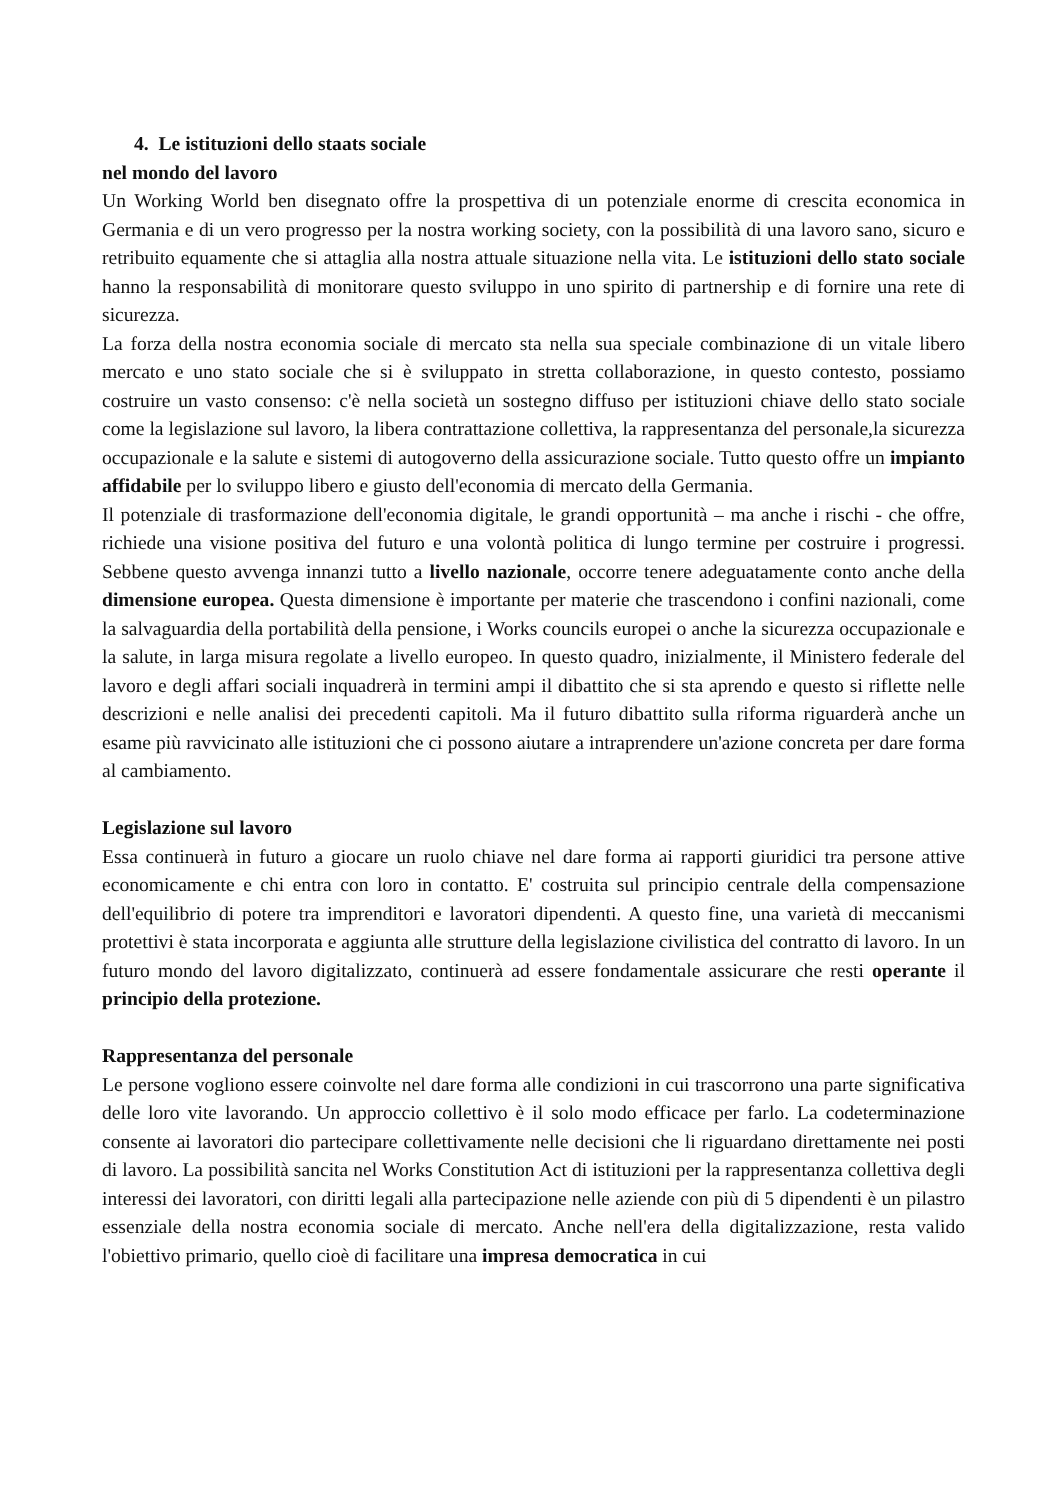4. Le istituzioni dello staats sociale
nel mondo del lavoro
Un Working World ben disegnato offre la prospettiva di un potenziale enorme di crescita economica in Germania e di un vero progresso per la nostra working society, con la possibilità di una lavoro sano, sicuro e retribuito equamente che si attaglia alla nostra attuale situazione nella vita. Le istituzioni dello stato sociale hanno la responsabilità di monitorare questo sviluppo in uno spirito di partnership e di fornire una rete di sicurezza.
La forza della nostra economia sociale di mercato sta nella sua speciale combinazione di un vitale libero mercato e uno stato sociale che si è sviluppato in stretta collaborazione, in questo contesto, possiamo costruire un vasto consenso: c'è nella società un sostegno diffuso per istituzioni chiave dello stato sociale come la legislazione sul lavoro, la libera contrattazione collettiva, la rappresentanza del personale,la sicurezza occupazionale e la salute e sistemi di autogoverno della assicurazione sociale. Tutto questo offre un impianto affidabile per lo sviluppo libero e giusto dell'economia di mercato della Germania.
Il potenziale di trasformazione dell'economia digitale, le grandi opportunità – ma anche i rischi - che offre, richiede una visione positiva del futuro e una volontà politica di lungo termine per costruire i progressi. Sebbene questo avvenga innanzi tutto a livello nazionale, occorre tenere adeguatamente conto anche della dimensione europea. Questa dimensione è importante per materie che trascendono i confini nazionali, come la salvaguardia della portabilità della pensione, i Works councils europei o anche la sicurezza occupazionale e la salute, in larga misura regolate a livello europeo. In questo quadro, inizialmente, il Ministero federale del lavoro e degli affari sociali inquadrerà in termini ampi il dibattito che si sta aprendo e questo si riflette nelle descrizioni e nelle analisi dei precedenti capitoli. Ma il futuro dibattito sulla riforma riguarderà anche un esame più ravvicinato alle istituzioni che ci possono aiutare a intraprendere un'azione concreta per dare forma al cambiamento.
Legislazione sul lavoro
Essa continuerà in futuro a giocare un ruolo chiave nel dare forma ai rapporti giuridici tra persone attive economicamente e chi entra con loro in contatto. E' costruita sul principio centrale della compensazione dell'equilibrio di potere tra imprenditori e lavoratori dipendenti. A questo fine, una varietà di meccanismi protettivi è stata incorporata e aggiunta alle strutture della legislazione civilistica del contratto di lavoro. In un futuro mondo del lavoro digitalizzato, continuerà ad essere fondamentale assicurare che resti operante il principio della protezione.
Rappresentanza del personale
Le persone vogliono essere coinvolte nel dare forma alle condizioni in cui trascorrono una parte significativa delle loro vite lavorando. Un approccio collettivo è il solo modo efficace per farlo. La codeterminazione consente ai lavoratori dio partecipare collettivamente nelle decisioni che li riguardano direttamente nei posti di lavoro. La possibilità sancita nel Works Constitution Act di istituzioni per la rappresentanza collettiva degli interessi dei lavoratori, con diritti legali alla partecipazione nelle aziende con più di 5 dipendenti è un pilastro essenziale della nostra economia sociale di mercato. Anche nell'era della digitalizzazione, resta valido l'obiettivo primario, quello cioè di facilitare una impresa democratica in cui